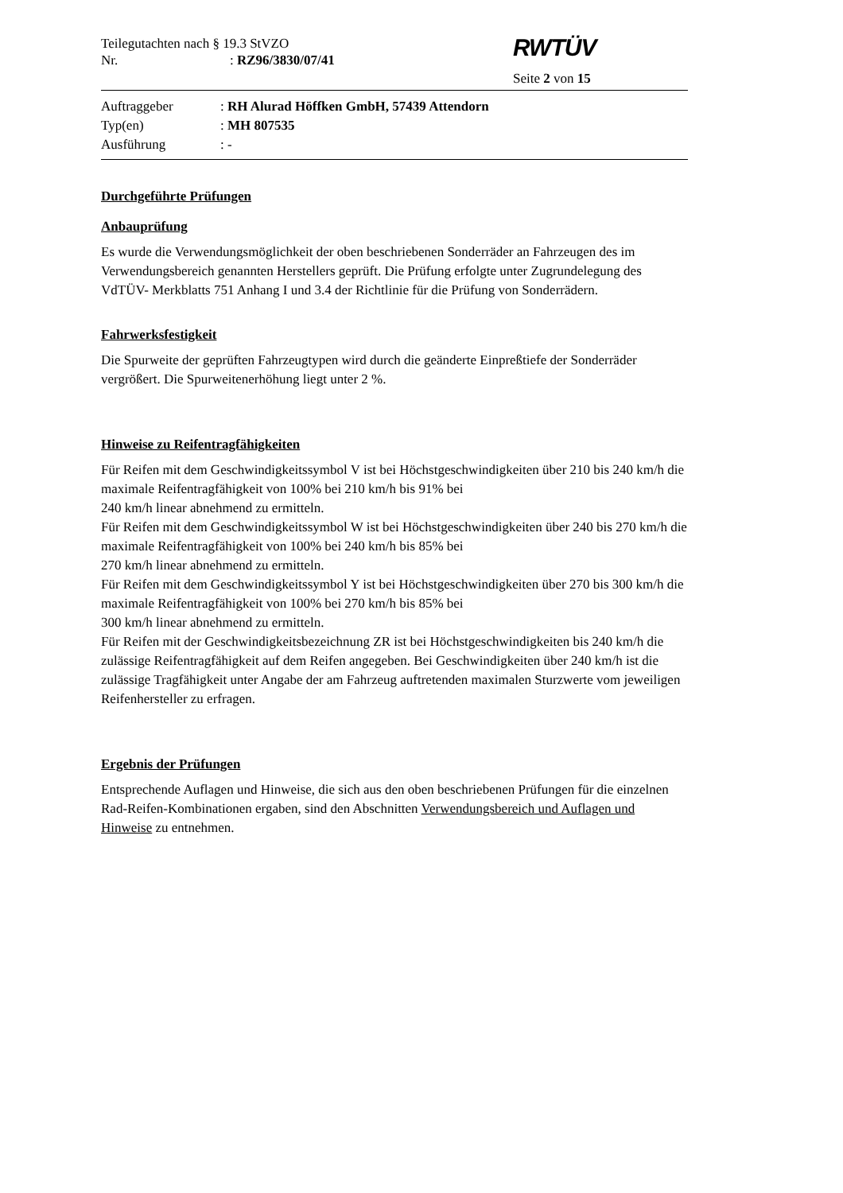Teilegutachten nach § 19.3 StVZO
Nr.: RZ96/3830/07/41
RWTÜV
Seite 2 von 15
Auftraggeber : RH Alurad Höffken GmbH, 57439 Attendorn
Typ(en) : MH 807535
Ausführung : -
Durchgeführte Prüfungen
Anbauprüfung
Es wurde die Verwendungsmöglichkeit der oben beschriebenen Sonderräder an Fahrzeugen des im Verwendungsbereich genannten Herstellers geprüft. Die Prüfung erfolgte unter Zugrundelegung des VdTÜV- Merkblatts 751 Anhang I und 3.4 der Richtlinie für die Prüfung von Sonderrädern.
Fahrwerksfestigkeit
Die Spurweite der geprüften Fahrzeugtypen wird durch die geänderte Einpreßtiefe der Sonderräder vergrößert. Die Spurweitenerhöhung liegt unter 2 %.
Hinweise zu Reifentragfähigkeiten
Für Reifen mit dem Geschwindigkeitssymbol V ist bei Höchstgeschwindigkeiten über 210 bis 240 km/h die maximale Reifentragfähigkeit von 100% bei 210 km/h bis 91% bei
240 km/h linear abnehmend zu ermitteln.
Für Reifen mit dem Geschwindigkeitssymbol W ist bei Höchstgeschwindigkeiten über 240 bis 270 km/h die maximale Reifentragfähigkeit von 100% bei 240 km/h bis 85% bei
270 km/h linear abnehmend zu ermitteln.
Für Reifen mit dem Geschwindigkeitssymbol Y ist bei Höchstgeschwindigkeiten über 270 bis 300 km/h die maximale Reifentragfähigkeit von 100% bei 270 km/h bis 85% bei
300 km/h linear abnehmend zu ermitteln.
Für Reifen mit der Geschwindigkeitsbezeichnung ZR ist bei Höchstgeschwindigkeiten bis 240 km/h die zulässige Reifentragfähigkeit auf dem Reifen angegeben. Bei Geschwindigkeiten über 240 km/h ist die zulässige Tragfähigkeit unter Angabe der am Fahrzeug auftretenden maximalen Sturzwerte vom jeweiligen Reifenhersteller zu erfragen.
Ergebnis der Prüfungen
Entsprechende Auflagen und Hinweise, die sich aus den oben beschriebenen Prüfungen für die einzelnen Rad-Reifen-Kombinationen ergaben, sind den Abschnitten Verwendungsbereich und Auflagen und Hinweise zu entnehmen.